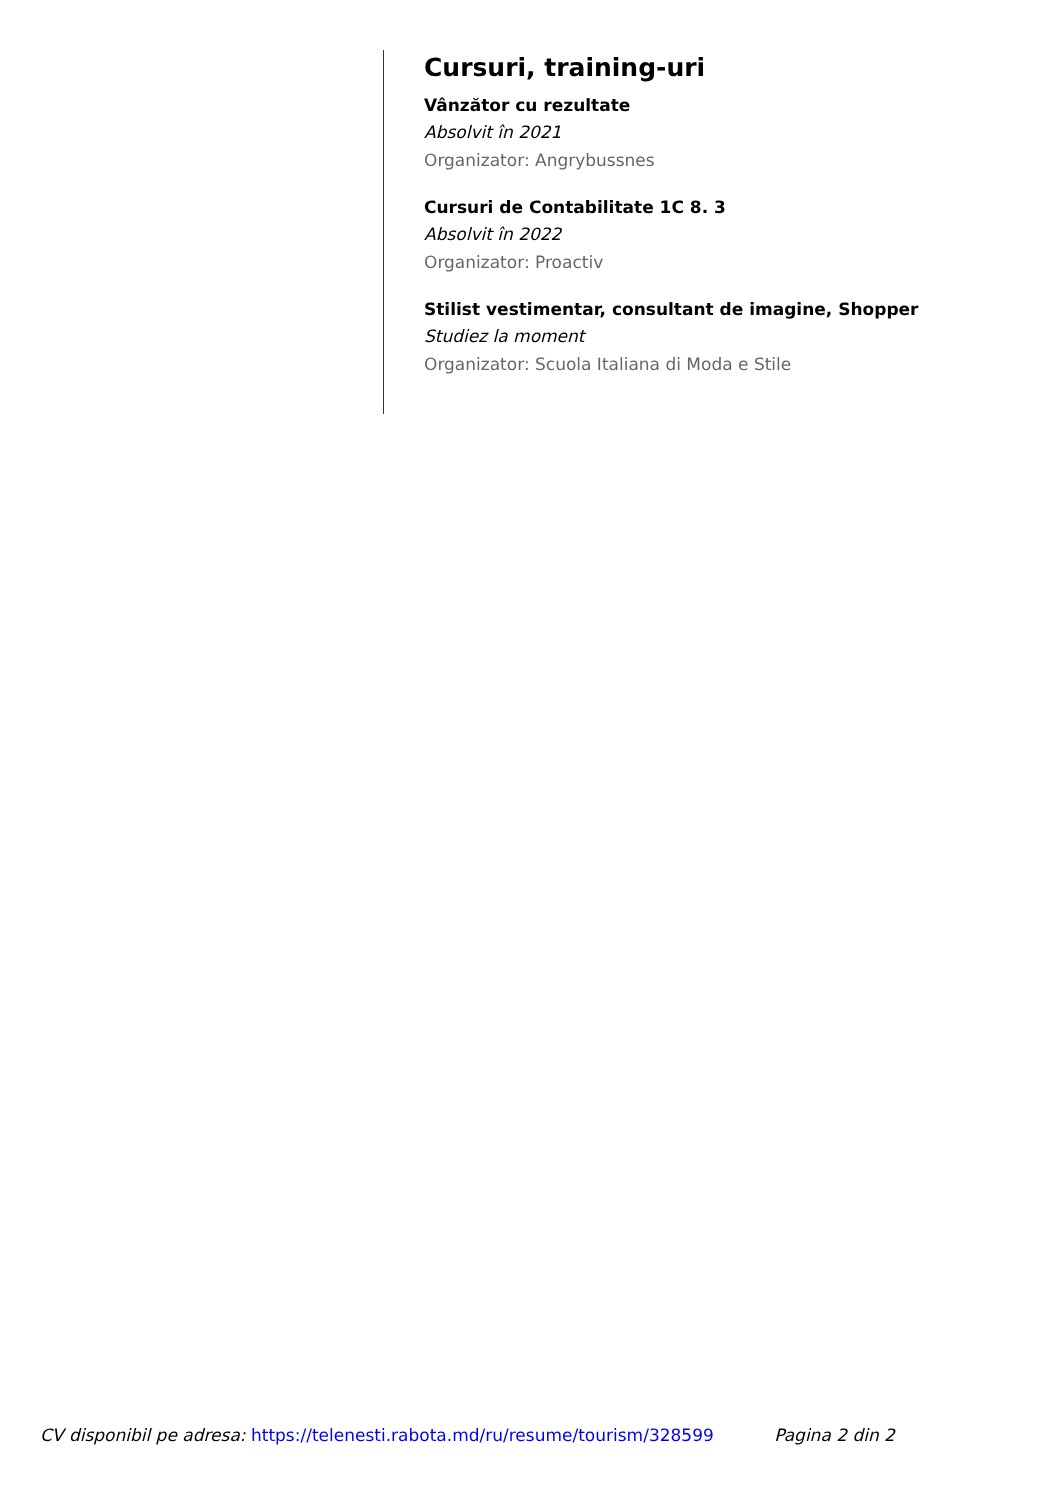Cursuri, training-uri
Vânzător cu rezultate
Absolvit în 2021
Organizator: Angrybussnes
Cursuri de Contabilitate 1C 8. 3
Absolvit în 2022
Organizator: Proactiv
Stilist vestimentar, consultant de imagine, Shopper
Studiez la moment
Organizator: Scuola Italiana di Moda e Stile
CV disponibil pe adresa: https://telenesti.rabota.md/ru/resume/tourism/328599 Pagina 2 din 2